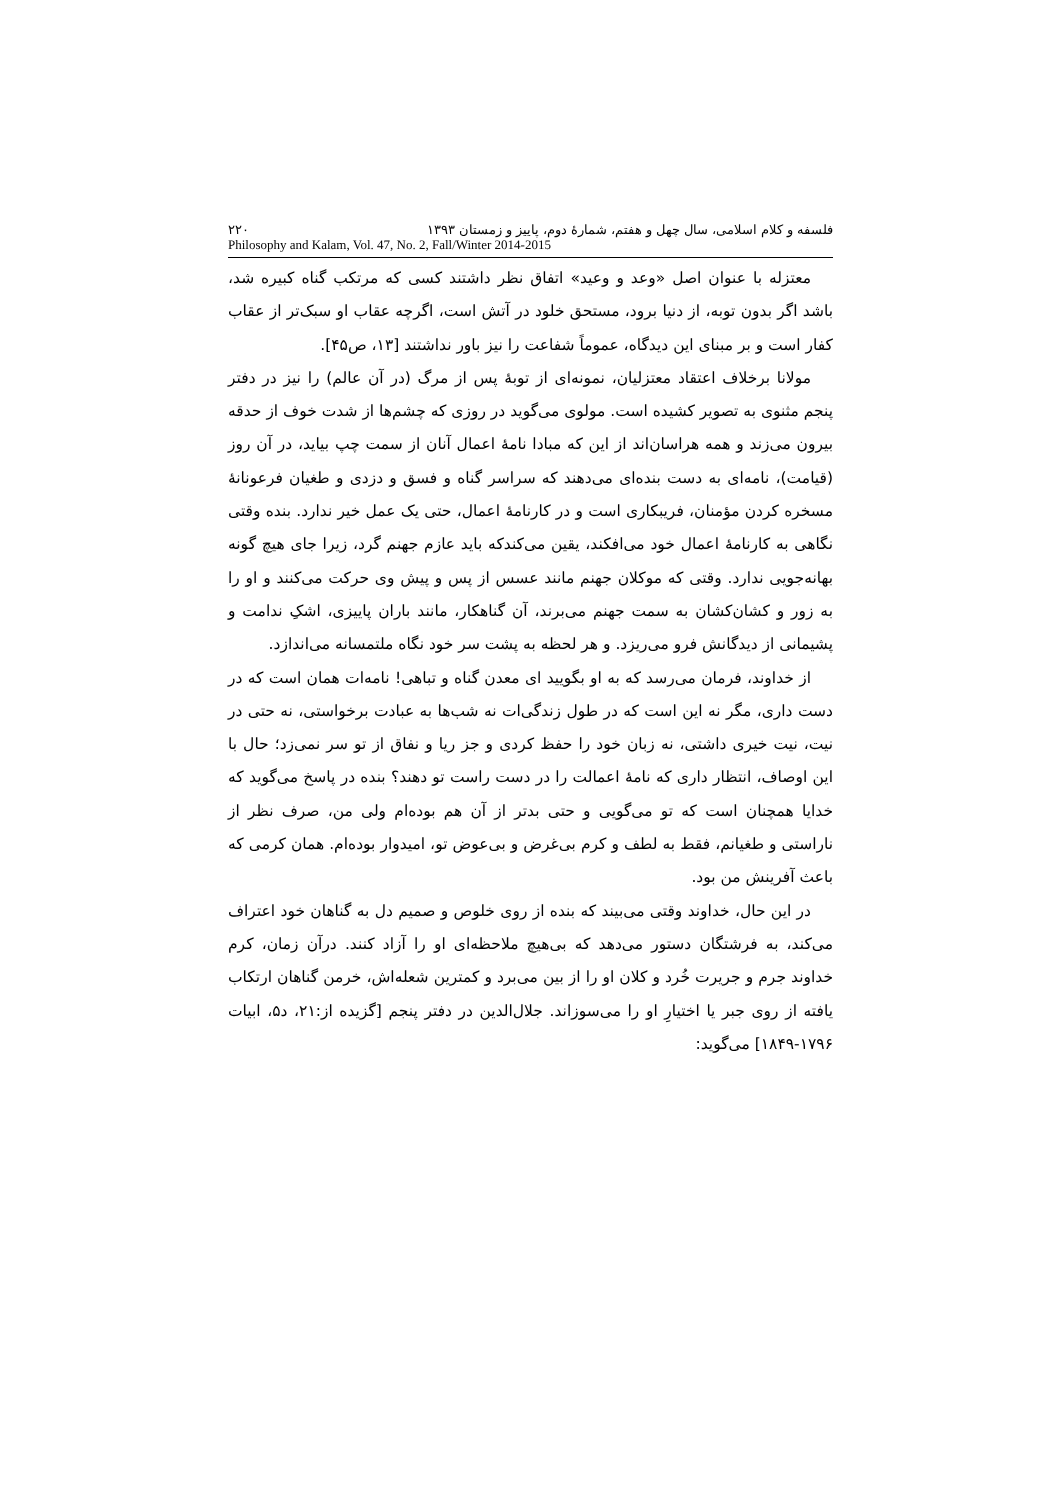فلسفه و کلام اسلامی، سال چهل و هفتم، شمارهٔ دوم، پاییز و زمستان ۱۳۹۳ ۲۲۰
Philosophy and Kalam, Vol. 47, No. 2, Fall/Winter 2014-2015
معتزله با عنوان اصل «وعد و وعید» اتفاق نظر داشتند کسی که مرتکب گناه کبیره شد، باشد اگر بدون توبه، از دنیا برود، مستحق خلود در آتش است، اگرچه عقاب او سبک‌تر از عقاب کفار است و بر مبنای این دیدگاه، عموماً شفاعت را نیز باور نداشتند [۱۳، ص۴۵].
مولانا برخلاف اعتقاد معتزلیان، نمونه‌ای از توبهٔ پس از مرگ (در آن عالم) را نیز در دفتر پنجم مثنوی به تصویر کشیده است. مولوی می‌گوید در روزی که چشم‌ها از شدت خوف از حدقه بیرون می‌زند و همه هراسان‌اند از این که مبادا نامهٔ اعمال آنان از سمت چپ بیاید، در آن روز (قیامت)، نامه‌ای به دست بنده‌ای می‌دهند که سراسر گناه و فسق و دزدی و طغیان فرعونانهٔ مسخره کردن مؤمنان، فریبکاری است و در کارنامهٔ اعمال، حتی یک عمل خیر ندارد. بنده وقتی نگاهی به کارنامهٔ اعمال خود می‌افکند، یقین می‌کندکه باید عازم جهنم گرد، زیرا جای هیچ گونه بهانه‌جویی ندارد. وقتی که موکلان جهنم مانند عسس از پس و پیش وی حرکت می‌کنند و او را به زور و کشان‌کشان به سمت جهنم می‌برند، آن گناهکار، مانند باران پاییزی، اشکِ ندامت و پشیمانی از دیدگانش فرو می‌ریزد. و هر لحظه به پشت سر خود نگاه ملتمسانه می‌اندازد.
از خداوند، فرمان می‌رسد که به او بگویید ای معدن گناه و تباهی! نامه‌ات همان است که در دست داری، مگر نه این است که در طول زندگی‌ات نه شب‌ها به عبادت برخواستی، نه حتی در نیت، نیت خیری داشتی، نه زبان خود را حفظ کردی و جز ریا و نفاق از تو سر نمی‌زد؛ حال با این اوصاف، انتظار داری که نامهٔ اعمالت را در دست راست تو دهند؟ بنده در پاسخ می‌گوید که خدایا همچنان است که تو می‌گویی و حتی بدتر از آن هم بوده‌ام ولی من، صرف نظر از ناراستی و طغیانم، فقط به لطف و کرم بی‌غرض و بی‌عوض تو، امیدوار بوده‌ام. همان کرمی که باعث آفرینش من بود.
در این حال، خداوند وقتی می‌بیند که بنده از روی خلوص و صمیم دل به گناهان خود اعتراف می‌کند، به فرشتگان دستور می‌دهد که بی‌هیچ ملاحظه‌ای او را آزاد کنند. درآن زمان، کرم خداوند جرم و جریرت خُرد و کلان او را از بین می‌برد و کمترین شعله‌اش، خرمن گناهان ارتکاب یافته از روی جبر یا اختیارِ او را می‌سوزاند. جلال‌الدین در دفتر پنجم [گزیده از:۲۱، د۵، ابیات ۱۷۹۶-۱۸۴۹] می‌گوید: